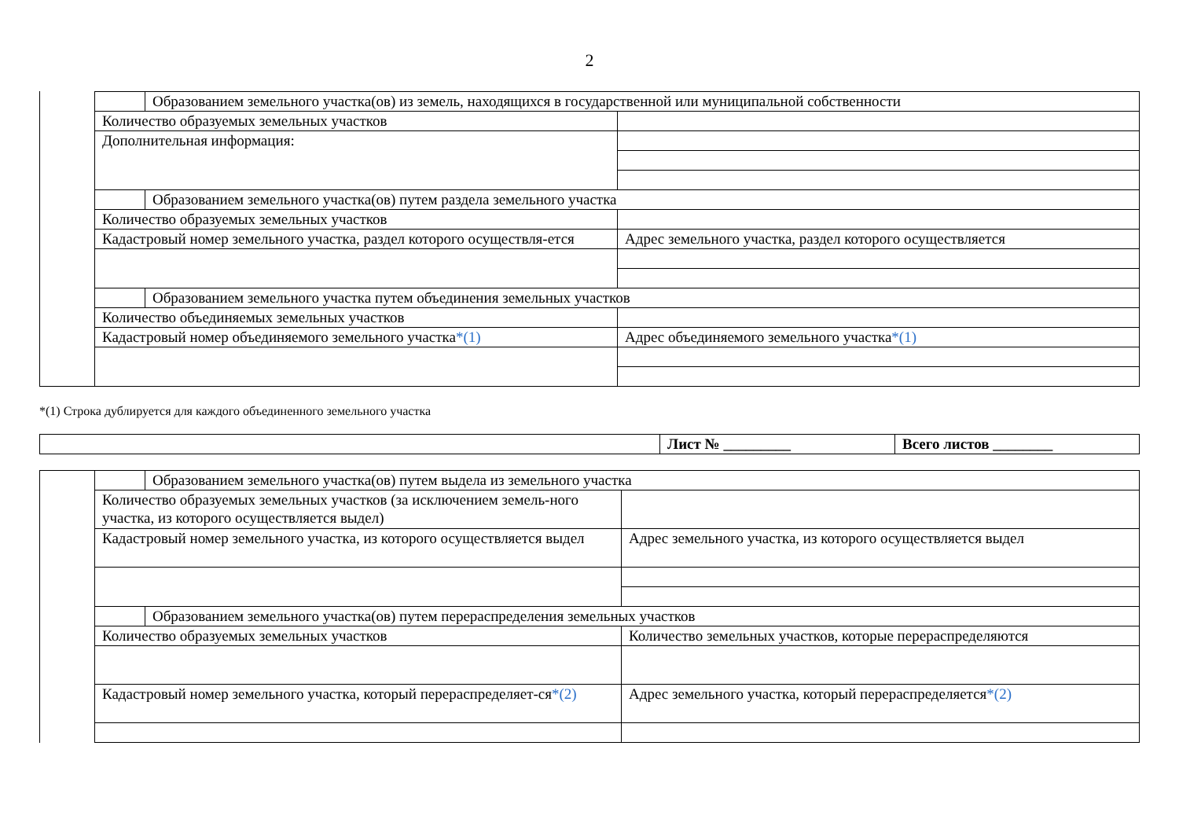2
| | Образованием земельного участка(ов) из земель, находящихся в государственной или муниципальной собственности | |
| Количество образуемых земельных участков | | |
| Дополнительная информация: | | |
| | Образованием земельного участка(ов) путем раздела земельного участка | |
| Количество образуемых земельных участков | | |
| Кадастровый номер земельного участка, раздел которого осуществля-ется | | Адрес земельного участка, раздел которого осуществляется |
| | Образованием земельного участка путем объединения земельных участков | |
| Количество объединяемых земельных участков | | |
| Кадастровый номер объединяемого земельного участка *(1) | | Адрес объединяемого земельного участка *(1) |
*(1) Строка дублируется для каждого объединенного земельного участка
| | Лист № _________ | Всего листов ________ |
| | Образованием земельного участка(ов) путем выдела из земельного участка | |
| Количество образуемых земельных участков (за исключением земель-ного участка, из которого осуществляется выдел) | | |
| Кадастровый номер земельного участка, из которого осуществляется выдел | | Адрес земельного участка, из которого осуществляется выдел |
| | Образованием земельного участка(ов) путем перераспределения земельных участков | |
| Количество образуемых земельных участков | | Количество земельных участков, которые перераспределяются |
| Кадастровый номер земельного участка, который перераспределяет-ся *(2) | | Адрес земельного участка, который перераспределяется *(2) |